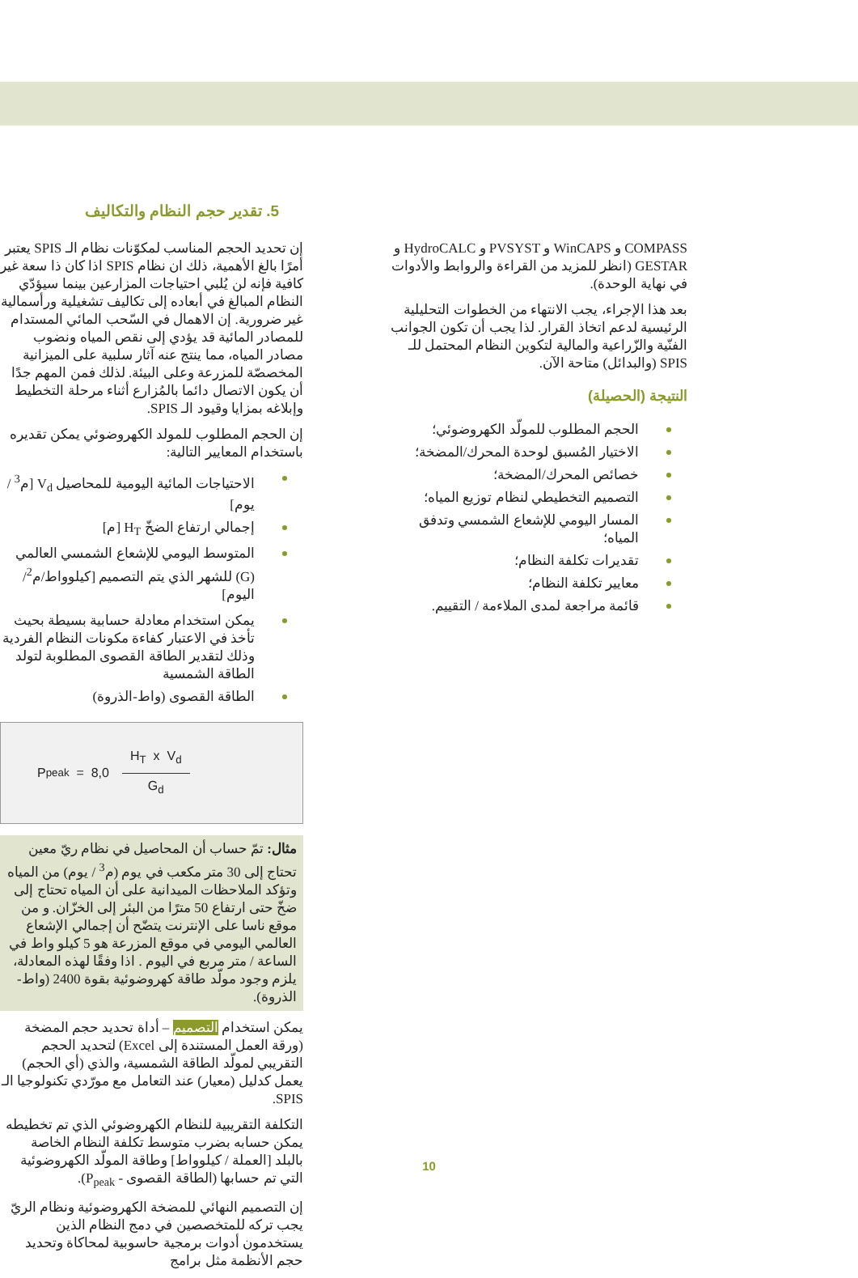5. تقدير حجم النظام والتكاليف
إن تحديد الحجم المناسب لمكوّنات نظام الـ SPIS يعتبر أمرًا بالغ الأهمية، ذلك ان نظام SPIS اذا كان ذا سعة غير كافية فإنه لن يُلبي احتياجات المزارعين بينما سيؤدّي النظام المبالغ في أبعاده إلى تكاليف تشغيلية ورأسمالية غير ضرورية. إن الاهمال في السّحب المائي المستدام للمصادر المائية قد يؤدي إلى نقص المياه ونضوب مصادر المياه، مما ينتج عنه آثار سلبية على الميزانية المخصصّة للمزرعة وعلى البيئة. لذلك فمن المهم جدًا أن يكون الاتصال دائما بالمُزارع أثناء مرحلة التخطيط وإبلاغه بمزايا وقيود الـ SPIS.
إن الحجم المطلوب للمولد الكهروضوئي يمكن تقديره باستخدام المعايير التالية:
الاحتياجات المائية اليومية للمحاصيل V<sub>d</sub> [م<sup>3</sup> / يوم]
إجمالي ارتفاع الضخّ H<sub>T</sub> [م]
المتوسط اليومي للإشعاع الشمسي العالمي (G) للشهر الذي يتم التصميم [كيلوواط/م<sup>2</sup>/اليوم]
يمكن استخدام معادلة حسابية بسيطة بحيث تأخذ في الاعتبار كفاءة مكونات النظام الفردية وذلك لتقدير الطاقة القصوى المطلوبة لتولد الطاقة الشمسية
الطاقة القصوى (واط-الذروة)
P<sub>peak</sub> = 8,0
H<sub>T</sub> x V<sub>d</sub> G<sub>d</sub>
مثال: تمّ حساب أن المحاصيل في نظام ريّ معين تحتاج إلى 30 متر مكعب في يوم (م<sup>3</sup> / يوم) من المياه وتؤكد الملاحظات الميدانية على أن المياه تحتاج إلى ضخّ حتى ارتفاع 50 مترًا من البئر إلى الخزّان. و من موقع ناسا على الإنترنت يتضّح أن إجمالي الإشعاع العالمي اليومي في موقع المزرعة هو 5 كيلو واط في الساعة / متر مربع في اليوم . اذا وفقًا لهذه المعادلة، يلزم وجود مولّد طاقة كهروضوئية بقوة 2400 (واط-الذروة).
يمكن استخدام التصميم – أداة تحديد حجم المضخة (ورقة العمل المستندة إلى Excel) لتحديد الحجم التقريبي لمولّد الطاقة الشمسية، والذي (أي الحجم) يعمل كدليل (معيار) عند التعامل مع مورّدي تكنولوجيا الـ SPIS.
التكلفة التقريبية للنظام الكهروضوئي الذي تم تخطيطه يمكن حسابه بضرب متوسط تكلفة النظام الخاصة بالبلد [العملة / كيلوواط] وطاقة المولّد الكهروضوئية التي تم حسابها (الطاقة القصوى - P<sub>peak</sub>).
إن التصميم النهائي للمضخة الكهروضوئية ونظام الريّ يجب تركه للمتخصصين في دمج النظام الذين يستخدمون أدوات برمجية حاسوبية لمحاكاة وتحديد حجم الأنظمة مثل برامج
COMPASS و WinCAPS و PVSYST و HydroCALC و GESTAR (انظر للمزيد من القراءة والروابط والأدوات في نهاية الوحدة).
بعد هذا الإجراء، يجب الانتهاء من الخطوات التحليلية الرئيسية لدعم اتخاذ القرار. لذا يجب أن تكون الجوانب الفنّية والزّراعية والمالية لتكوين النظام المحتمل للـ SPIS (والبدائل) متاحة الآن.
النتيجة (الحصيلة)
الحجم المطلوب للمولّد الكهروضوئي؛
الاختيار المُسبق لوحدة المحرك/المضخة؛
خصائص المحرك/المضخة؛
التصميم التخطيطي لنظام توزيع المياه؛
المسار اليومي للإشعاع الشمسي وتدفق المياه؛
تقديرات تكلفة النظام؛
معايير تكلفة النظام؛
قائمة مراجعة لمدى الملاءمة / التقييم.
10